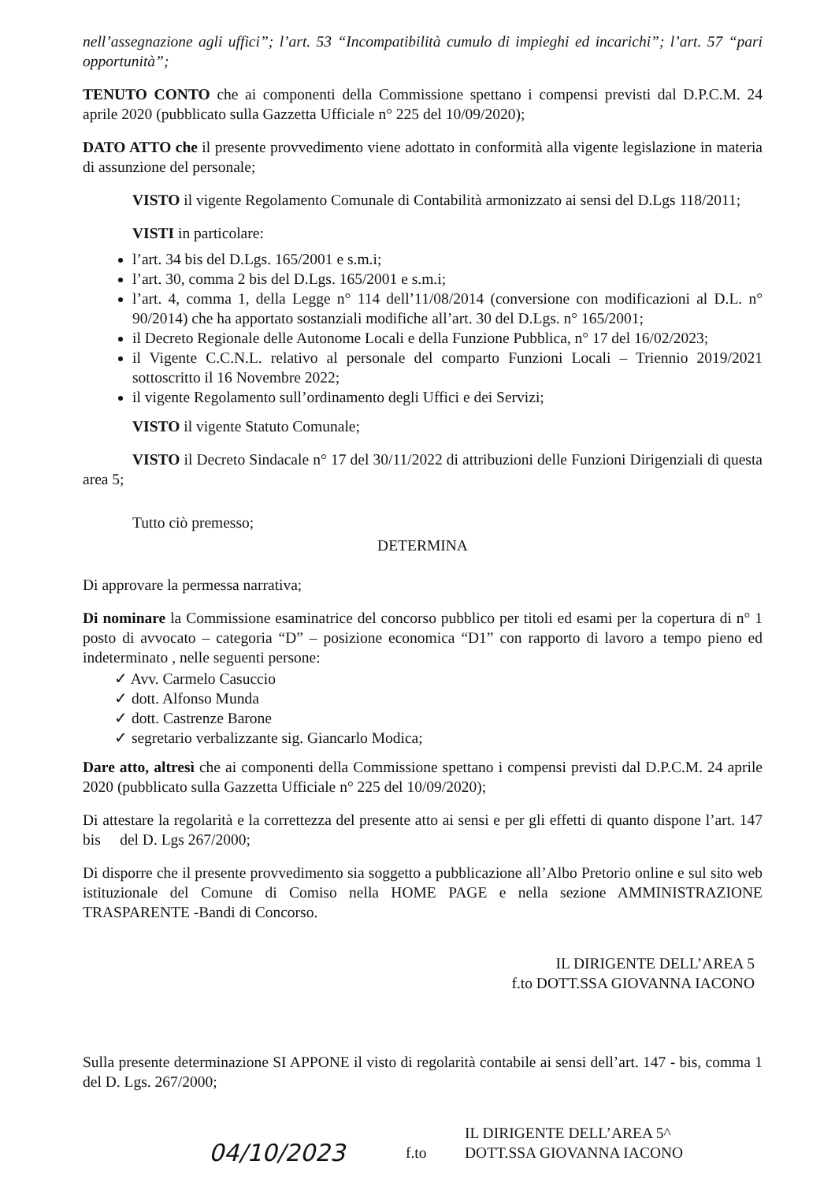nell’assegnazione agli uffici”; l’art. 53 “Incompatibilità cumulo di impieghi ed incarichi”; l’art. 57 “pari opportunità”;
TENUTO CONTO che ai componenti della Commissione spettano i compensi previsti dal D.P.C.M. 24 aprile 2020 (pubblicato sulla Gazzetta Ufficiale n° 225 del 10/09/2020);
DATO ATTO che il presente provvedimento viene adottato in conformità alla vigente legislazione in materia di assunzione del personale;
VISTO il vigente Regolamento Comunale di Contabilità armonizzato ai sensi del D.Lgs 118/2011;
VISTI in particolare:
l’art. 34 bis del D.Lgs. 165/2001 e s.m.i;
l’art. 30, comma 2 bis del D.Lgs. 165/2001 e s.m.i;
l’art. 4, comma 1, della Legge n° 114 dell’11/08/2014 (conversione con modificazioni al D.L. n° 90/2014) che ha apportato sostanziali modifiche all’art. 30 del D.Lgs. n° 165/2001;
il Decreto Regionale delle Autonome Locali e della Funzione Pubblica, n° 17 del 16/02/2023;
il Vigente C.C.N.L. relativo al personale del comparto Funzioni Locali – Triennio 2019/2021 sottoscritto il 16 Novembre 2022;
il vigente Regolamento sull’ordinamento degli Uffici e dei Servizi;
VISTO il vigente Statuto Comunale;
VISTO il Decreto Sindacale n° 17 del 30/11/2022 di attribuzioni delle Funzioni Dirigenziali di questa area 5;
Tutto ciò premesso;
DETERMINA
Di approvare la permessa narrativa;
Di nominare la Commissione esaminatrice del concorso pubblico per titoli ed esami per la copertura di n° 1 posto di avvocato – categoria “D” – posizione economica “D1” con rapporto di lavoro a tempo pieno ed indeterminato , nelle seguenti persone:
✓ Avv. Carmelo Casuccio
✓ dott. Alfonso Munda
✓ dott. Castrenze Barone
✓ segretario verbalizzante sig. Giancarlo Modica;
Dare atto, altresì che ai componenti della Commissione spettano i compensi previsti dal D.P.C.M. 24 aprile 2020 (pubblicato sulla Gazzetta Ufficiale n° 225 del 10/09/2020);
Di attestare la regolarità e la correttezza del presente atto ai sensi e per gli effetti di quanto dispone l’art. 147 bis del D. Lgs 267/2000;
Di disporre che il presente provvedimento sia soggetto a pubblicazione all’Albo Pretorio online e sul sito web istituzionale del Comune di Comiso nella HOME PAGE e nella sezione AMMINISTRAZIONE TRASPARENTE -Bandi di Concorso.
IL DIRIGENTE DELL’AREA 5
f.to DOTT.SSA GIOVANNA IACONO
Sulla presente determinazione SI APPONE il visto di regolarità contabile ai sensi dell’art. 147 - bis, comma 1 del D. Lgs. 267/2000;
04/10/2023
f.to
IL DIRIGENTE DELL’AREA 5^
DOTT.SSA GIOVANNA IACONO